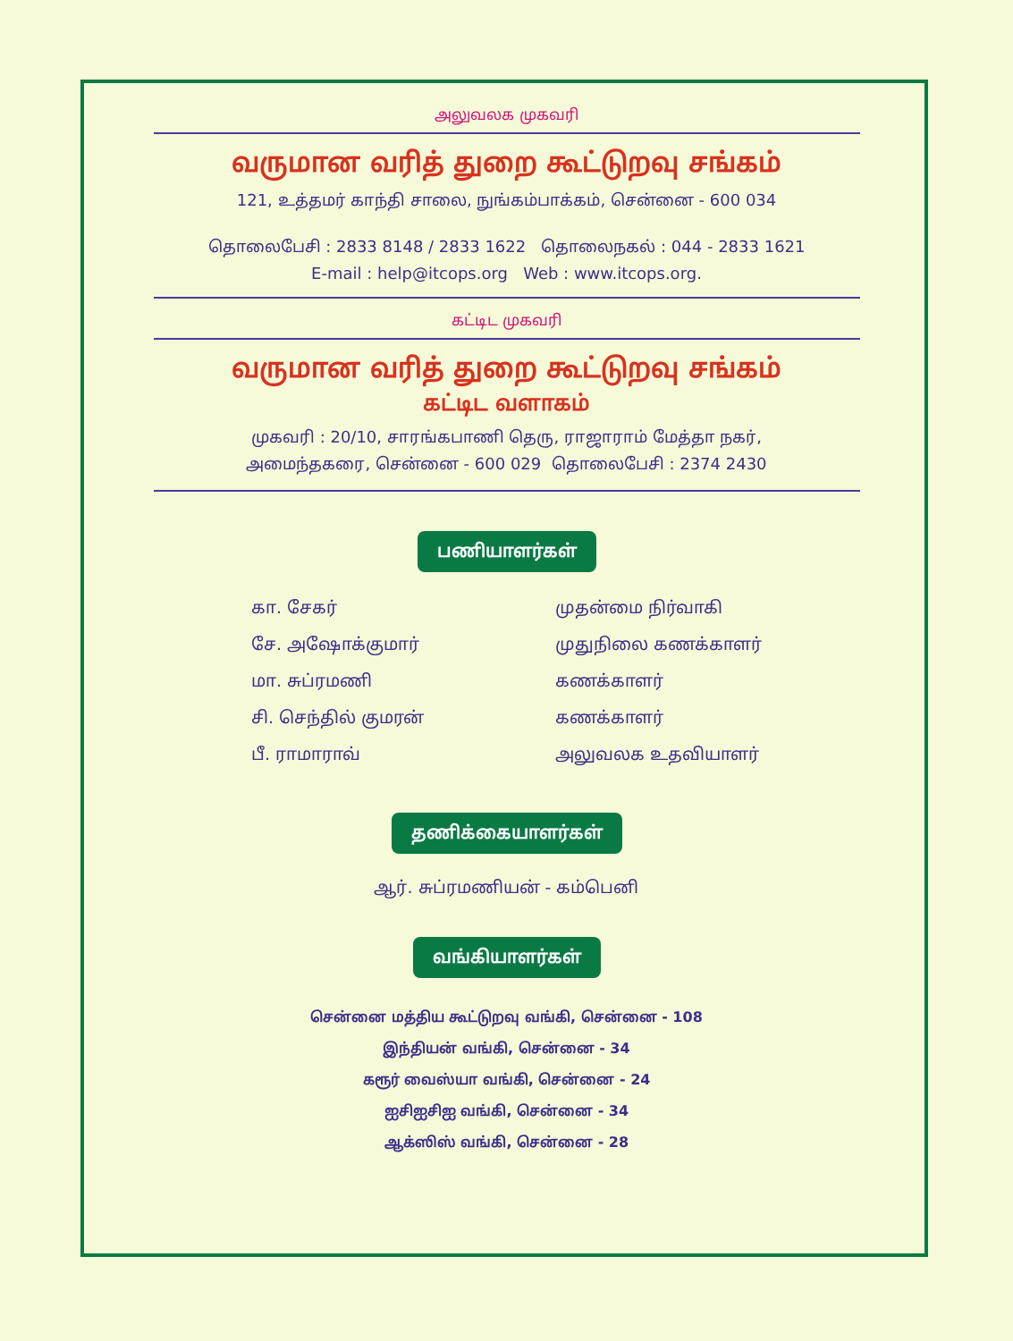அலுவலக முகவரி
வருமான வரித் துறை கூட்டுறவு சங்கம்
121, உத்தமர் காந்தி சாலை, நுங்கம்பாக்கம், சென்னை - 600 034
தொலைபேசி : 2833 8148 / 2833 1622 தொலைநகல் : 044 - 2833 1621
E-mail : help@itcops.org Web : www.itcops.org.
கட்டிட முகவரி
வருமான வரித் துறை கூட்டுறவு சங்கம்
கட்டிட வளாகம்
முகவரி : 20/10, சாரங்கபாணி தெரு, ராஜாராம் மேத்தா நகர்,
அமைந்தகரை, சென்னை - 600 029 தொலைபேசி : 2374 2430
பணியாளர்கள்
| கா. சேகர் | முதன்மை நிர்வாகி |
| சே. அஷோக்குமார் | முதுநிலை கணக்காளர் |
| மா. சுப்ரமணி | கணக்காளர் |
| சி. செந்தில் குமரன் | கணக்காளர் |
| பீ. ராமாராவ் | அலுவலக உதவியாளர் |
தணிக்கையாளர்கள்
ஆர். சுப்ரமணியன் - கம்பெனி
வங்கியாளர்கள்
சென்னை மத்திய கூட்டுறவு வங்கி, சென்னை - 108
இந்தியன் வங்கி, சென்னை - 34
கரூர் வைஸ்யா வங்கி, சென்னை - 24
ஐசிஐசிஐ வங்கி, சென்னை - 34
ஆக்ஸிஸ் வங்கி, சென்னை - 28